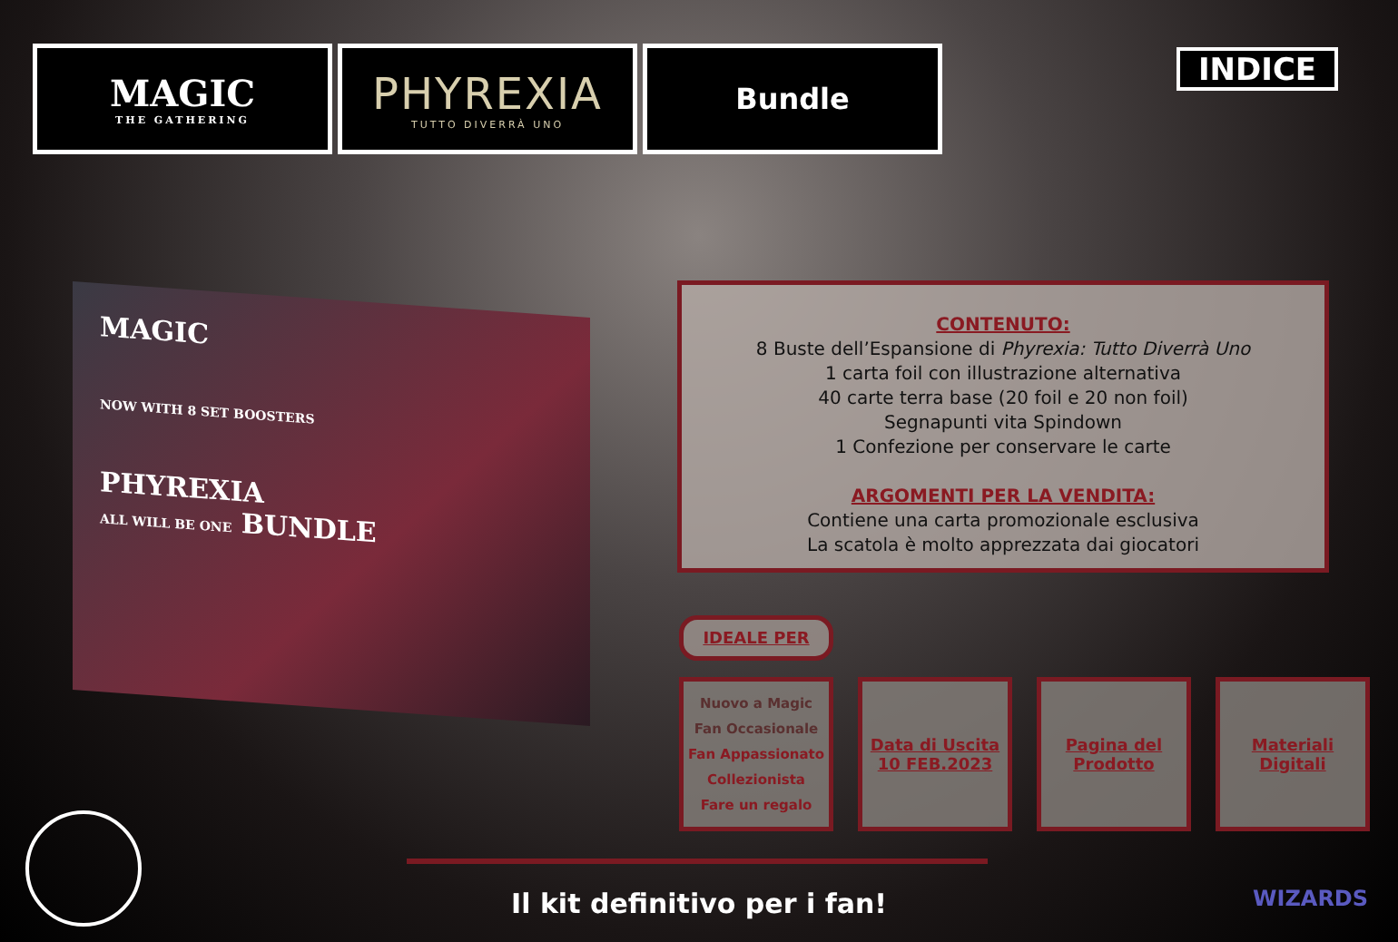MAGIC
THE GATHERING
PHYREXIA
TUTTO DIVERRÀ UNO
Bundle
INDICE
MAGIC
NOW WITH 8 SET BOOSTERS
PHYREXIA
ALL WILL BE ONE BUNDLE
CONTENUTO:
8 Buste dell’Espansione di Phyrexia: Tutto Diverrà Uno
1 carta foil con illustrazione alternativa
40 carte terra base (20 foil e 20 non foil)
Segnapunti vita Spindown
1 Confezione per conservare le carte
ARGOMENTI PER LA VENDITA:
Contiene una carta promozionale esclusiva
La scatola è molto apprezzata dai giocatori
IDEALE PER
Nuovo a Magic
Fan Occasionale
Fan Appassionato
Collezionista
Fare un regalo
Data di Uscita
10 FEB.2023
Pagina del
Prodotto
Materiali
Digitali
Il kit definitivo per i fan! WIZARDS